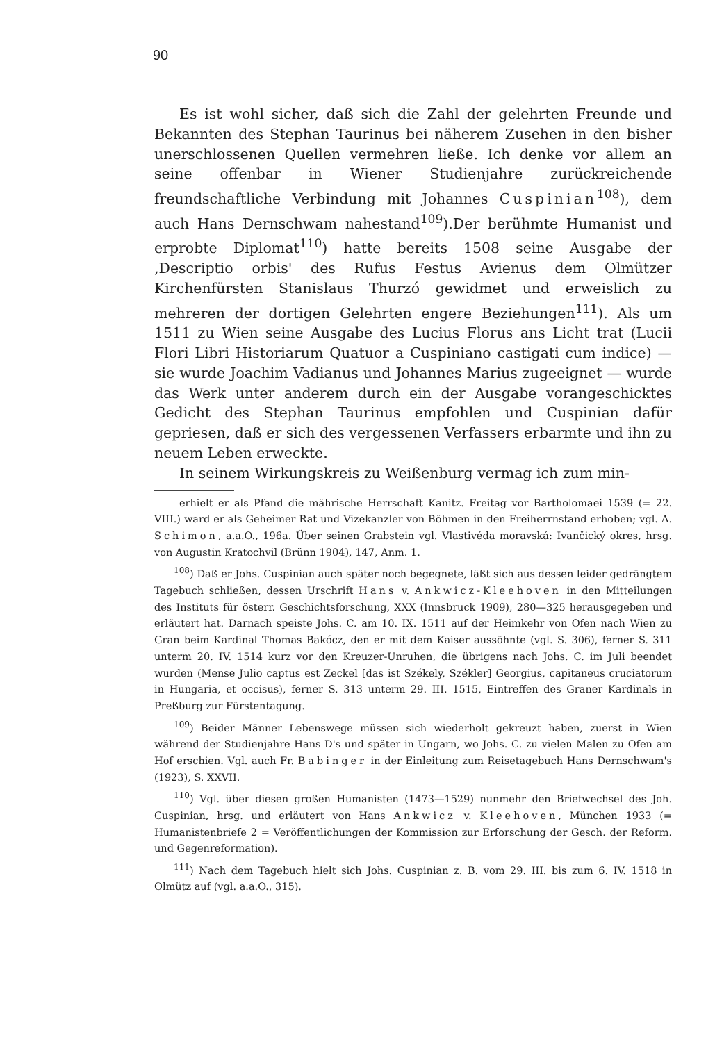90
Es ist wohl sicher, daß sich die Zahl der gelehrten Freunde und Bekannten des Stephan Taurinus bei näherem Zusehen in den bisher unerschlossenen Quellen vermehren ließe. Ich denke vor allem an seine offenbar in Wiener Studienjahre zurückreichende freundschaftliche Verbindung mit Johannes Cuspinian<sup>108</sup>), dem auch Hans Dernschwam nahestand<sup>109</sup>).Der berühmte Humanist und erprobte Diplomat<sup>110</sup>) hatte bereits 1508 seine Ausgabe der ‚Descriptio orbis' des Rufus Festus Avienus dem Olmützer Kirchenfürsten Stanislaus Thurzó gewidmet und erweislich zu mehreren der dortigen Gelehrten engere Beziehungen<sup>111</sup>). Als um 1511 zu Wien seine Ausgabe des Lucius Florus ans Licht trat (Lucii Flori Libri Historiarum Quatuor a Cuspiniano castigati cum indice) — sie wurde Joachim Vadianus und Johannes Marius zugeeignet — wurde das Werk unter anderem durch ein der Ausgabe vorangeschicktes Gedicht des Stephan Taurinus empfohlen und Cuspinian dafür gepriesen, daß er sich des vergessenen Verfassers erbarmte und ihn zu neuem Leben erweckte.
In seinem Wirkungskreis zu Weißenburg vermag ich zum min-
erhielt er als Pfand die mährische Herrschaft Kanitz. Freitag vor Bartholomaei 1539 (= 22. VIII.) ward er als Geheimer Rat und Vizekanzler von Böhmen in den Freiherrnstand erhoben; vgl. A. Schimon, a.a.O., 196a. Über seinen Grabstein vgl. Vlastivéda moravská: Ivančický okres, hrsg. von Augustin Kratochvil (Brünn 1904), 147, Anm. 1.
<sup>108</sup>) Daß er Johs. Cuspinian auch später noch begegnete, läßt sich aus dessen leider gedrängtem Tagebuch schließen, dessen Urschrift Hans v. Ankwicz-Kleehoven in den Mitteilungen des Instituts für österr. Geschichtsforschung, XXX (Innsbruck 1909), 280—325 herausgegeben und erläutert hat. Darnach speiste Johs. C. am 10. IX. 1511 auf der Heimkehr von Ofen nach Wien zu Gran beim Kardinal Thomas Bakócz, den er mit dem Kaiser aussöhnte (vgl. S. 306), ferner S. 311 unterm 20. IV. 1514 kurz vor den Kreuzer-Unruhen, die übrigens nach Johs. C. im Juli beendet wurden (Mense Julio captus est Zeckel [das ist Székely, Székler] Georgius, capitaneus cruciatorum in Hungaria, et occisus), ferner S. 313 unterm 29. III. 1515, Eintreffen des Graner Kardinals in Preßburg zur Fürstentagung.
<sup>109</sup>) Beider Männer Lebenswege müssen sich wiederholt gekreuzt haben, zuerst in Wien während der Studienjahre Hans D's und später in Ungarn, wo Johs. C. zu vielen Malen zu Ofen am Hof erschien. Vgl. auch Fr. Babinger in der Einleitung zum Reisetagebuch Hans Dernschwam's (1923), S. XXVII.
<sup>110</sup>) Vgl. über diesen großen Humanisten (1473—1529) nunmehr den Briefwechsel des Joh. Cuspinian, hrsg. und erläutert von Hans Ankwicz v. Kleehoven, München 1933 (= Humanistenbriefe 2 = Veröffentlichungen der Kommission zur Erforschung der Gesch. der Reform. und Gegenreformation).
<sup>111</sup>) Nach dem Tagebuch hielt sich Johs. Cuspinian z. B. vom 29. III. bis zum 6. IV. 1518 in Olmütz auf (vgl. a.a.O., 315).